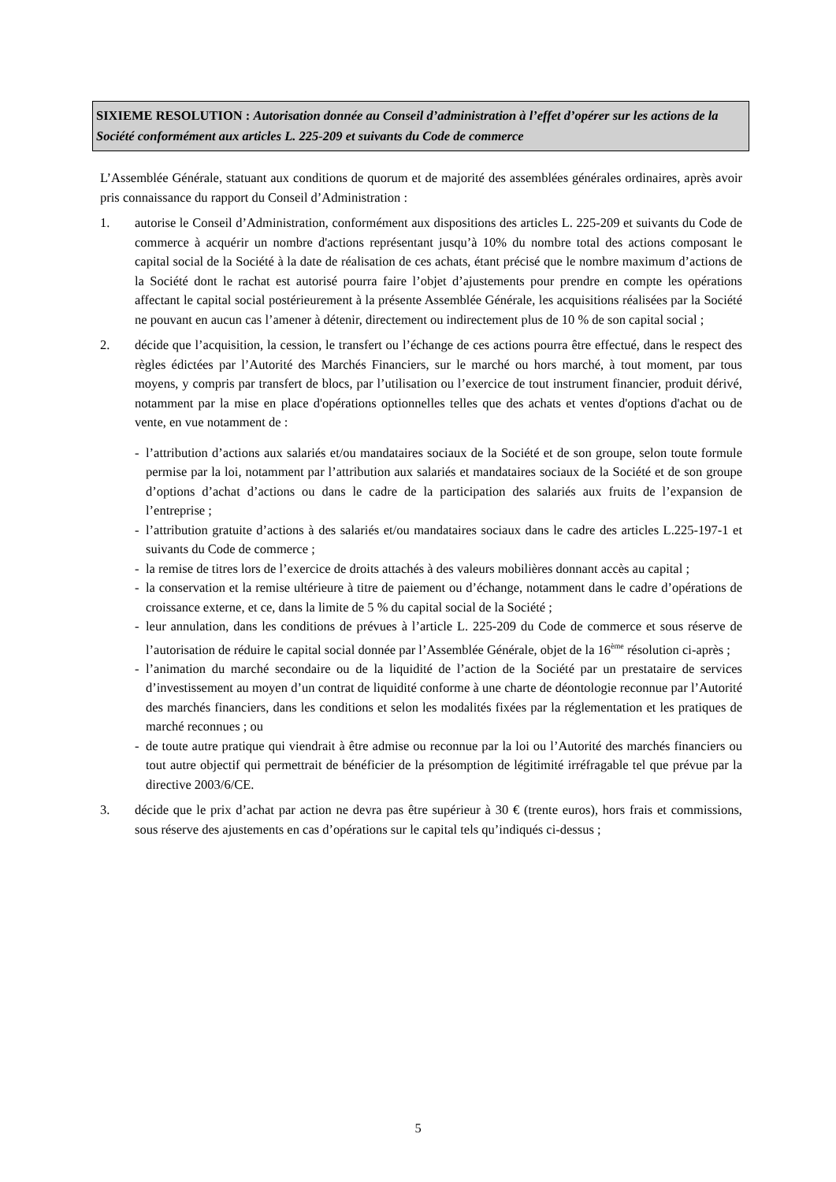SIXIEME RESOLUTION : Autorisation donnée au Conseil d’administration à l’effet d’opérer sur les actions de la Société conformément aux articles L. 225-209 et suivants du Code de commerce
L’Assemblée Générale, statuant aux conditions de quorum et de majorité des assemblées générales ordinaires, après avoir pris connaissance du rapport du Conseil d’Administration :
1. autorise le Conseil d’Administration, conformément aux dispositions des articles L. 225-209 et suivants du Code de commerce à acquérir un nombre d'actions représentant jusqu’à 10% du nombre total des actions composant le capital social de la Société à la date de réalisation de ces achats, étant précisé que le nombre maximum d’actions de la Société dont le rachat est autorisé pourra faire l’objet d’ajustements pour prendre en compte les opérations affectant le capital social postérieurement à la présente Assemblée Générale, les acquisitions réalisées par la Société ne pouvant en aucun cas l’amener à détenir, directement ou indirectement plus de 10 % de son capital social ;
2. décide que l’acquisition, la cession, le transfert ou l’échange de ces actions pourra être effectué, dans le respect des règles édictées par l’Autorité des Marchés Financiers, sur le marché ou hors marché, à tout moment, par tous moyens, y compris par transfert de blocs, par l’utilisation ou l’exercice de tout instrument financier, produit dérivé, notamment par la mise en place d'opérations optionnelles telles que des achats et ventes d'options d'achat ou de vente, en vue notamment de :
- l’attribution d’actions aux salariés et/ou mandataires sociaux de la Société et de son groupe, selon toute formule permise par la loi, notamment par l’attribution aux salariés et mandataires sociaux de la Société et de son groupe d’options d’achat d’actions ou dans le cadre de la participation des salariés aux fruits de l’expansion de l’entreprise ;
- l’attribution gratuite d’actions à des salariés et/ou mandataires sociaux dans le cadre des articles L.225-197-1 et suivants du Code de commerce ;
- la remise de titres lors de l’exercice de droits attachés à des valeurs mobilières donnant accès au capital ;
- la conservation et la remise ultérieure à titre de paiement ou d’échange, notamment dans le cadre d’opérations de croissance externe, et ce, dans la limite de 5 % du capital social de la Société ;
- leur annulation, dans les conditions de prévues à l’article L. 225-209 du Code de commerce et sous réserve de l’autorisation de réduire le capital social donnée par l’Assemblée Générale, objet de la 16<sup>ème</sup> résolution ci-après ;
- l’animation du marché secondaire ou de la liquidité de l’action de la Société par un prestataire de services d’investissement au moyen d’un contrat de liquidité conforme à une charte de déontologie reconnue par l’Autorité des marchés financiers, dans les conditions et selon les modalités fixées par la réglementation et les pratiques de marché reconnues ; ou
- de toute autre pratique qui viendrait à être admise ou reconnue par la loi ou l’Autorité des marchés financiers ou tout autre objectif qui permettrait de bénéficier de la présomption de légitimité irréfragable tel que prévue par la directive 2003/6/CE.
3. décide que le prix d’achat par action ne devra pas être supérieur à 30 € (trente euros), hors frais et commissions, sous réserve des ajustements en cas d’opérations sur le capital tels qu’indiqués ci-dessus ;
5